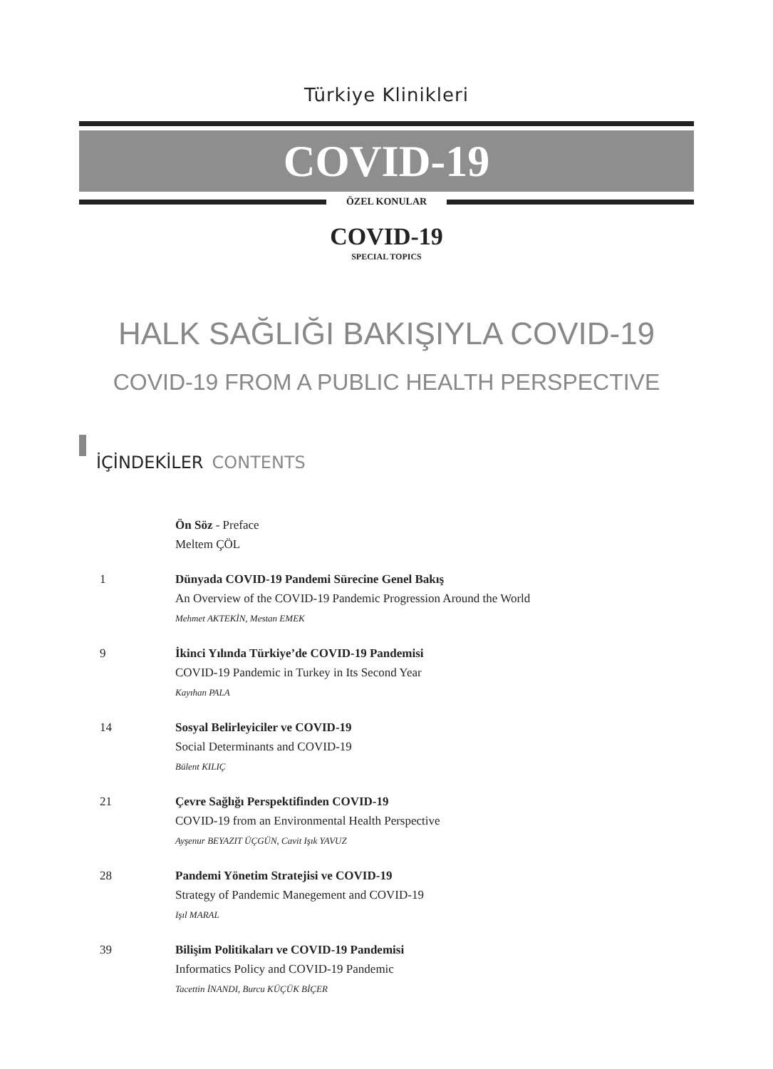Türkiye Klinikleri
COVID-19
ÖZEL KONULAR
COVID-19
SPECIAL TOPICS
HALK SAĞLIĞI BAKIŞIYLA COVID-19
COVID-19 FROM A PUBLIC HEALTH PERSPECTIVE
İÇİNDEKİLER CONTENTS
Ön Söz - Preface
Meltem ÇÖL
1 Dünyada COVID-19 Pandemi Sürecine Genel Bakış
An Overview of the COVID-19 Pandemic Progression Around the World
Mehmet AKTEKİN, Mestan EMEK
9 İkinci Yılında Türkiye’de COVID-19 Pandemisi
COVID-19 Pandemic in Turkey in Its Second Year
Kayıhan PALA
14 Sosyal Belirleyiciler ve COVID-19
Social Determinants and COVID-19
Bülent KILIÇ
21 Çevre Sağlığı Perspektifinden COVID-19
COVID-19 from an Environmental Health Perspective
Ayşenur BEYAZIT ÜÇGÜN, Cavit Işık YAVUZ
28 Pandemi Yönetim Stratejisi ve COVID-19
Strategy of Pandemic Manegement and COVID-19
Işıl MARAL
39 Bilişim Politikaları ve COVID-19 Pandemisi
Informatics Policy and COVID-19 Pandemic
Tacettin İNANDI, Burcu KÜÇÜK BİÇER